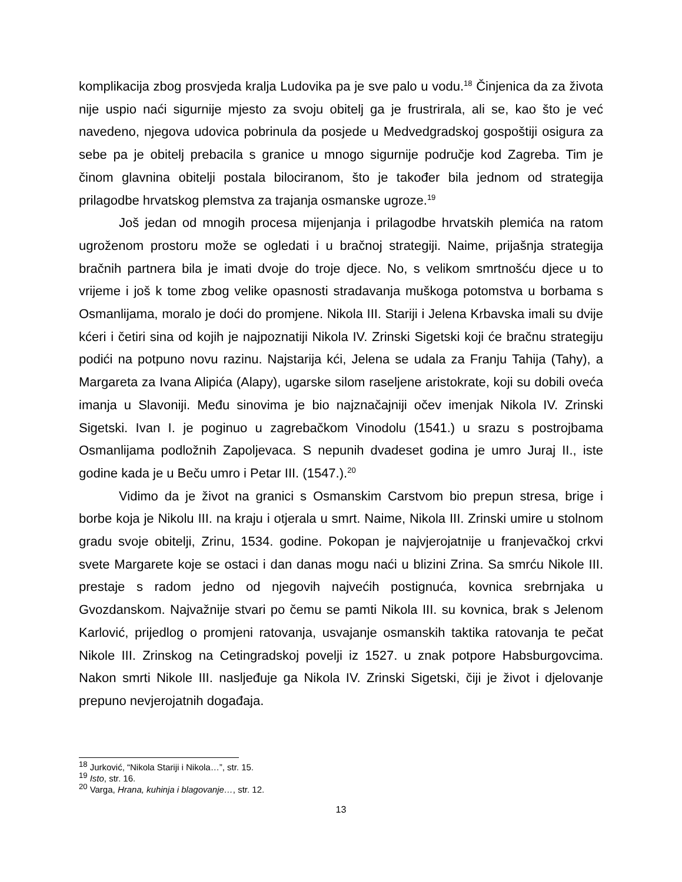komplikacija zbog prosvjeda kralja Ludovika pa je sve palo u vodu.<sup>18</sup> Činjenica da za života nije uspio naći sigurnije mjesto za svoju obitelj ga je frustrirala, ali se, kao što je već navedeno, njegova udovica pobrinula da posjede u Medvedgradskoj gospoštiji osigura za sebe pa je obitelj prebacila s granice u mnogo sigurnije područje kod Zagreba. Tim je činom glavnina obitelji postala bilociranom, što je također bila jednom od strategija prilagodbe hrvatskog plemstva za trajanja osmanske ugroze.<sup>19</sup>
Još jedan od mnogih procesa mijenjanja i prilagodbe hrvatskih plemića na ratom ugroženom prostoru može se ogledati i u bračnoj strategiji. Naime, prijašnja strategija bračnih partnera bila je imati dvoje do troje djece. No, s velikom smrtnošću djece u to vrijeme i još k tome zbog velike opasnosti stradavanja muškoga potomstva u borbama s Osmanlijama, moralo je doći do promjene. Nikola III. Stariji i Jelena Krbavska imali su dvije kćeri i četiri sina od kojih je najpoznatiji Nikola IV. Zrinski Sigetski koji će bračnu strategiju podići na potpuno novu razinu. Najstarija kći, Jelena se udala za Franju Tahija (Tahy), a Margareta za Ivana Alipića (Alapy), ugarske silom raseljene aristokrate, koji su dobili oveća imanja u Slavoniji. Među sinovima je bio najznačajniji očev imenjak Nikola IV. Zrinski Sigetski. Ivan I. je poginuo u zagrebačkom Vinodolu (1541.) u srazu s postrojbama Osmanlijama podložnih Zapoljevaca. S nepunih dvadeset godina je umro Juraj II., iste godine kada je u Beču umro i Petar III. (1547.).<sup>20</sup>
Vidimo da je život na granici s Osmanskim Carstvom bio prepun stresa, brige i borbe koja je Nikolu III. na kraju i otjerala u smrt. Naime, Nikola III. Zrinski umire u stolnom gradu svoje obitelji, Zrinu, 1534. godine. Pokopan je najvjerojatnije u franjevačkoj crkvi svete Margarete koje se ostaci i dan danas mogu naći u blizini Zrina. Sa smrću Nikole III. prestaje s radom jedno od njegovih najvećih postignuća, kovnica srebrnjaka u Gvozdanskom. Najvažnije stvari po čemu se pamti Nikola III. su kovnica, brak s Jelenom Karlović, prijedlog o promjeni ratovanja, usvajanje osmanskih taktika ratovanja te pečat Nikole III. Zrinskog na Cetingradskoj povelji iz 1527. u znak potpore Habsburgovcima. Nakon smrti Nikole III. nasljeđuje ga Nikola IV. Zrinski Sigetski, čiji je život i djelovanje prepuno nevjerojatnih događaja.
<sup>18</sup> Jurković, “Nikola Stariji i Nikola…”, str. 15.
<sup>19</sup> Isto, str. 16.
<sup>20</sup> Varga, Hrana, kuhinja i blagovanje…, str. 12.
13